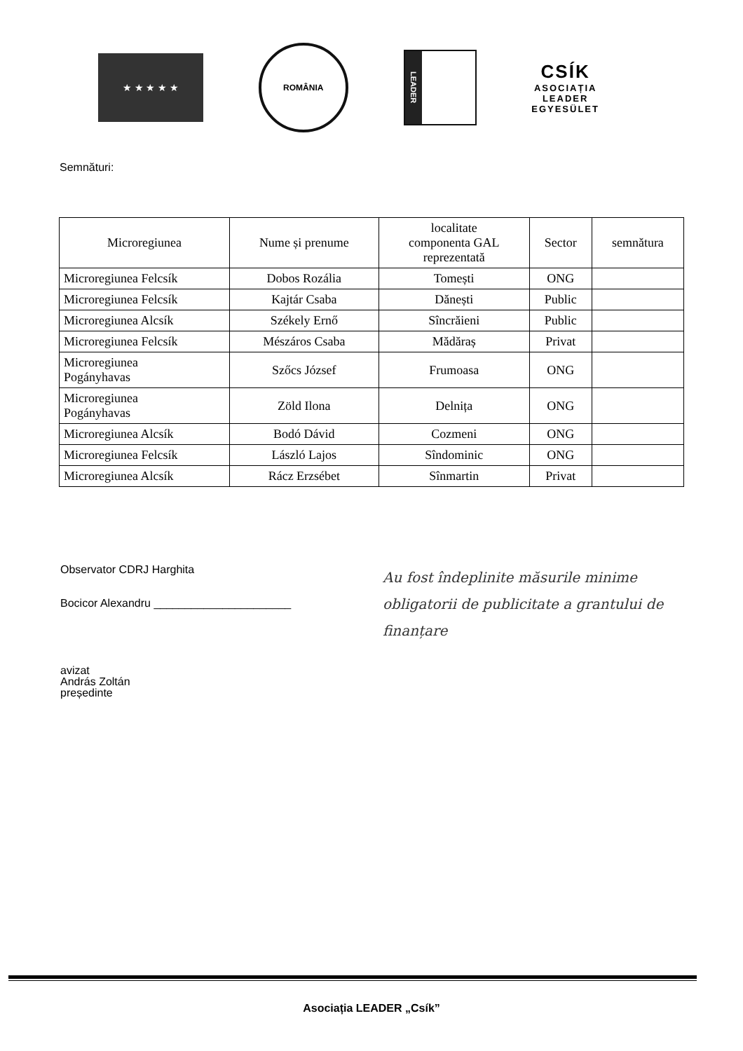★ ★ ★ ★ ★
ROMÂNIA
LEADER
CSÍK
ASOCIAȚIA
LEADER
EGYESÜLET
Semnături:
| Microregiunea | Nume și prenume | localitate componenta GAL reprezentată | Sector | semnătura |
| --- | --- | --- | --- | --- |
| Microregiunea Felcsík | Dobos Rozália | Tomești | ONG | |
| Microregiunea Felcsík | Kajtár Csaba | Dănești | Public | |
| Microregiunea Alcsík | Székely Ernő | Sîncrăieni | Public | |
| Microregiunea Felcsík | Mészáros Csaba | Mădăraș | Privat | |
| Microregiunea Pogányhavas | Szőcs József | Frumoasa | ONG | |
| Microregiunea Pogányhavas | Zöld Ilona | Delnița | ONG | |
| Microregiunea Alcsík | Bodó Dávid | Cozmeni | ONG | |
| Microregiunea Felcsík | László Lajos | Sîndominic | ONG | |
| Microregiunea Alcsík | Rácz Erzsébet | Sînmartin | Privat | |
Observator CDRJ Harghita
Bocicor Alexandru ______________________
avizat
András Zoltán
președinte
Au fost îndeplinite măsurile minime obligatorii de publicitate a grantului de finanțare
Asociația LEADER „Csík”